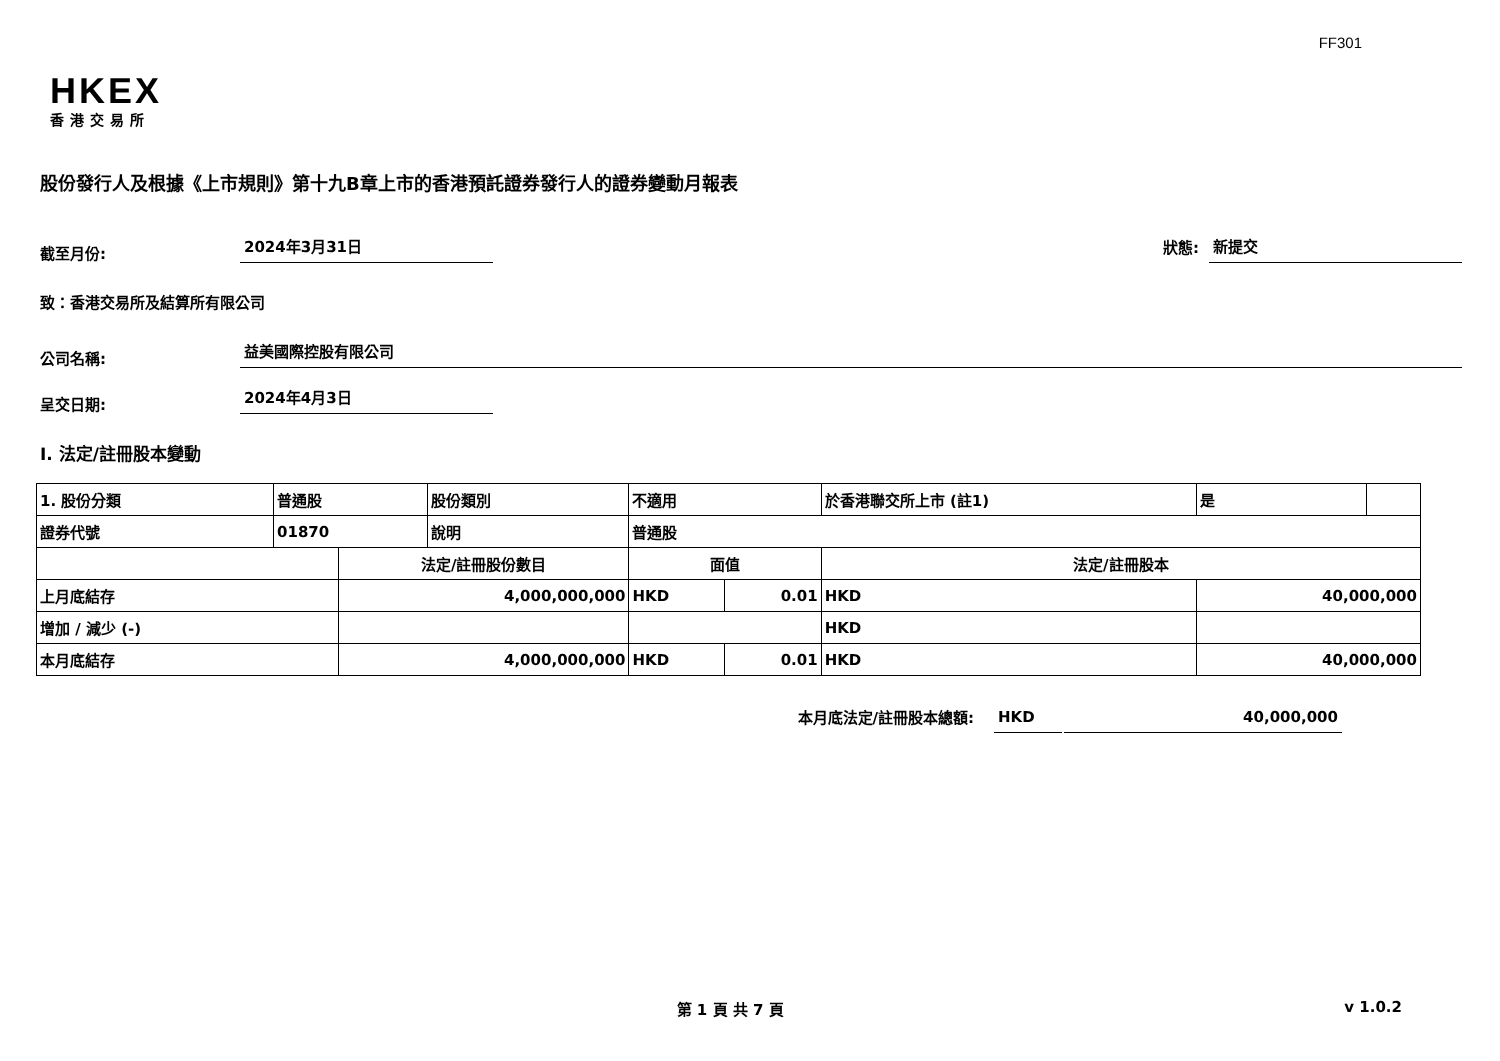FF301
HKEX
香港交易所
股份發行人及根據《上市規則》第十九B章上市的香港預託證券發行人的證券變動月報表
截至月份:
2024年3月31日
狀態:
新提交
致：香港交易所及結算所有限公司
公司名稱:
益美國際控股有限公司
呈交日期:
2024年4月3日
I. 法定/註冊股本變動
| 1. 股份分類 | 普通股 | | 股份類別 | 不適用 | | 於香港聯交所上市 (註1) | | 是 | |
| 證券代號 | 01870 | | 說明 | 普通股 | | | | | |
| | | 法定/註冊股份數目 | | 面值 | | 法定/註冊股本 | | | |
| 上月底結存 | | 4,000,000,000 | | HKD | 0.01 | HKD | 40,000,000 | | |
| 增加 / 減少 (-) | | | | | | HKD | | | |
| 本月底結存 | | 4,000,000,000 | | HKD | 0.01 | HKD | 40,000,000 | | |
本月底法定/註冊股本總額:
HKD
40,000,000
第 1 頁 共 7 頁 v 1.0.2